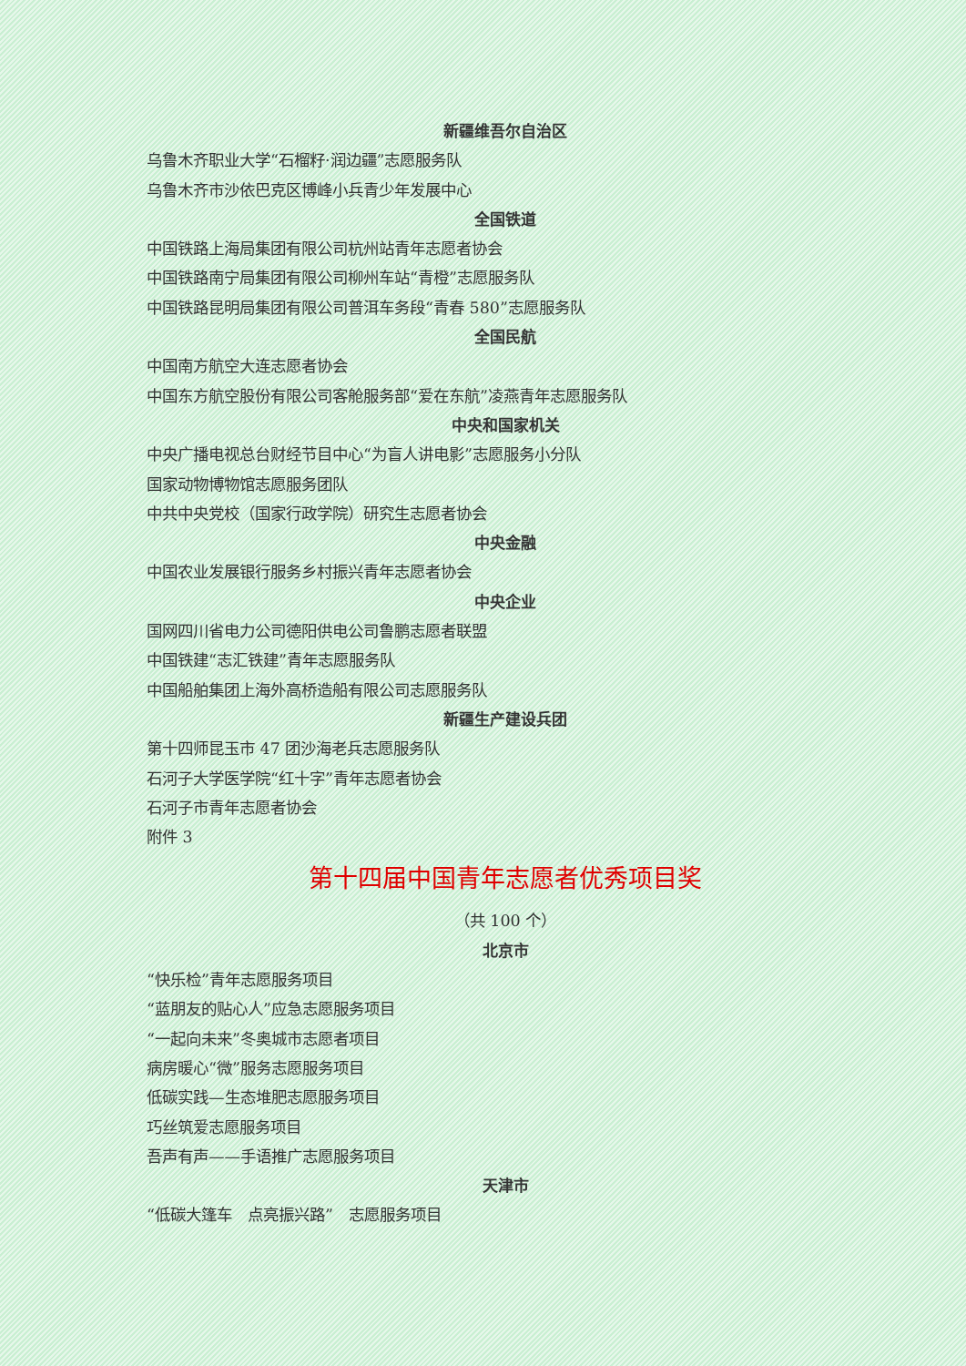新疆维吾尔自治区
乌鲁木齐职业大学“石榴籽·润边疆”志愿服务队
乌鲁木齐市沙依巴克区博峰小兵青少年发展中心
全国铁道
中国铁路上海局集团有限公司杭州站青年志愿者协会
中国铁路南宁局集团有限公司柳州车站“青橙”志愿服务队
中国铁路昆明局集团有限公司普洱车务段“青春 580”志愿服务队
全国民航
中国南方航空大连志愿者协会
中国东方航空股份有限公司客舱服务部“爱在东航”凌燕青年志愿服务队
中央和国家机关
中央广播电视总台财经节目中心“为盲人讲电影”志愿服务小分队
国家动物博物馆志愿服务团队
中共中央党校（国家行政学院）研究生志愿者协会
中央金融
中国农业发展银行服务乡村振兴青年志愿者协会
中央企业
国网四川省电力公司德阳供电公司鲁鹏志愿者联盟
中国铁建“志汇铁建”青年志愿服务队
中国船舶集团上海外高桥造船有限公司志愿服务队
新疆生产建设兵团
第十四师昆玉市 47 团沙海老兵志愿服务队
石河子大学医学院“红十字”青年志愿者协会
石河子市青年志愿者协会
附件 3
第十四届中国青年志愿者优秀项目奖
（共 100 个）
北京市
“快乐检”青年志愿服务项目
“蓝朋友的贴心人”应急志愿服务项目
“一起向未来”冬奥城市志愿者项目
病房暖心“微”服务志愿服务项目
低碳实践—生态堆肥志愿服务项目
巧丝筑爱志愿服务项目
吾声有声——手语推广志愿服务项目
天津市
“低碳大篷车　点亮振兴路”　志愿服务项目